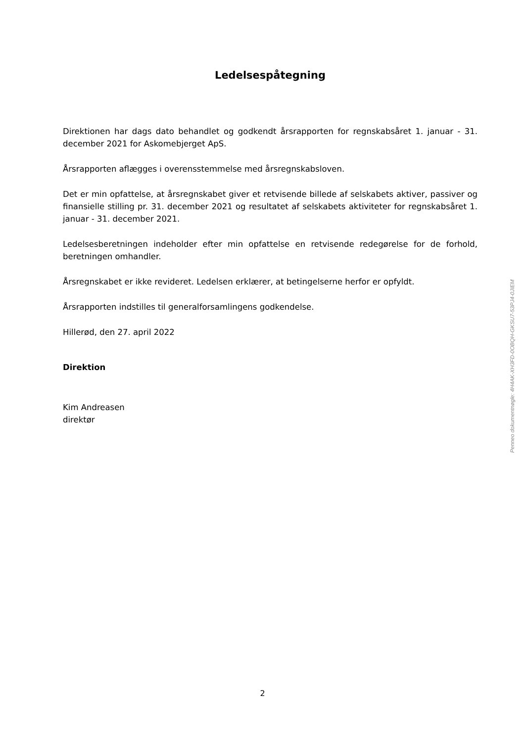Ledelsespåtegning
Direktionen har dags dato behandlet og godkendt årsrapporten for regnskabsåret 1. januar - 31. december 2021 for Askomebjerget ApS.
Årsrapporten aflægges i overensstemmelse med årsregnskabsloven.
Det er min opfattelse, at årsregnskabet giver et retvisende billede af selskabets aktiver, passiver og finansielle stilling pr. 31. december 2021 og resultatet af selskabets aktiviteter for regnskabsåret 1. januar - 31. december 2021.
Ledelsesberetningen indeholder efter min opfattelse en retvisende redegørelse for de forhold, beretningen omhandler.
Årsregnskabet er ikke revideret. Ledelsen erklærer, at betingelserne herfor er opfyldt.
Årsrapporten indstilles til generalforsamlingens godkendelse.
Hillerød, den 27. april 2022
Direktion
Kim Andreasen
direktør
Penneo dokumentnøgle: 4H4AK-XH3FD-0OBQH-GKSU7-53PJ4-0JIEM
2